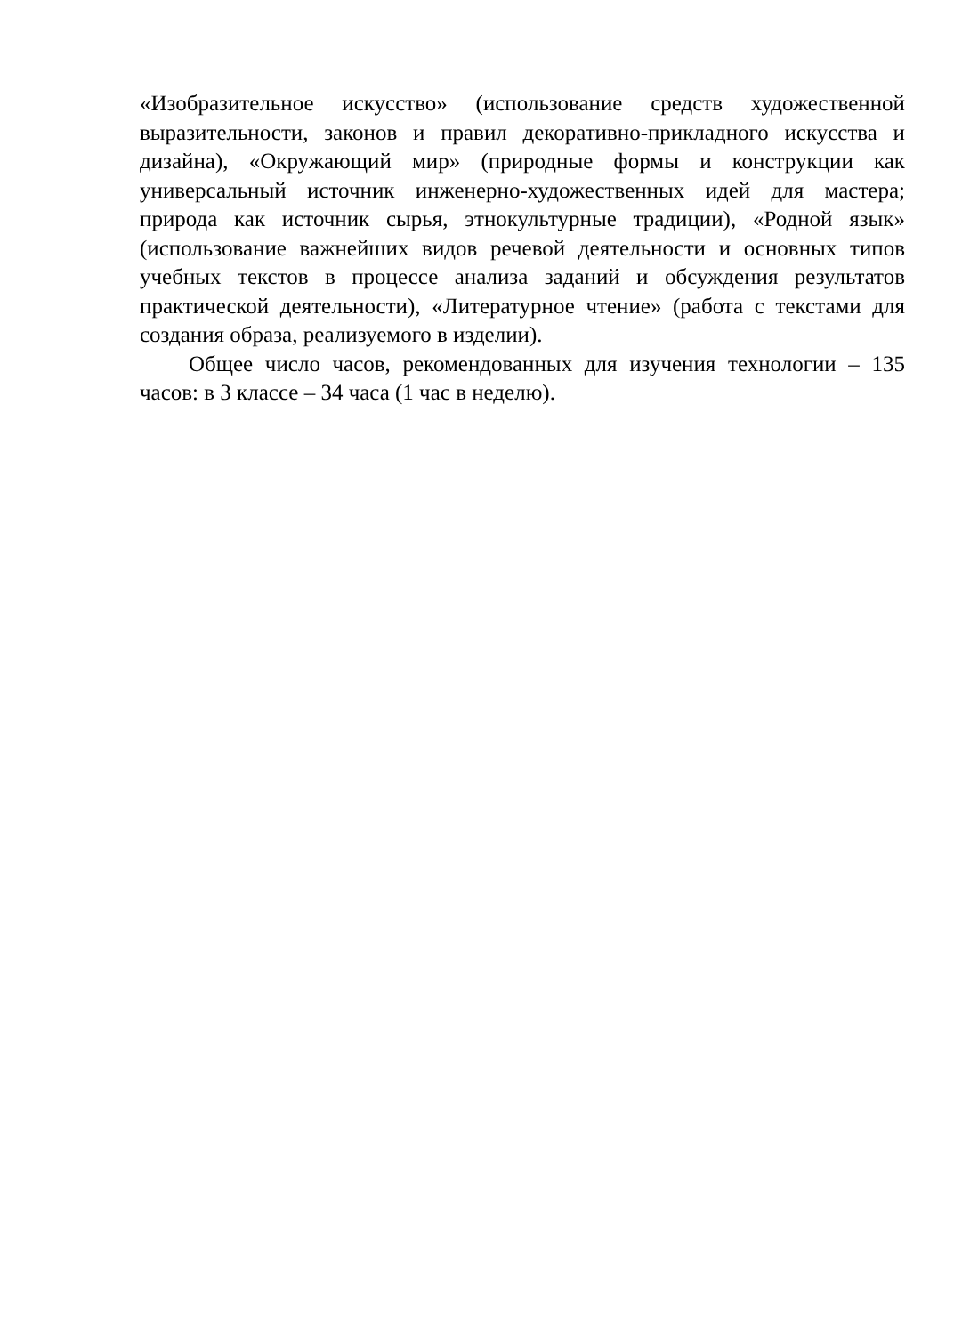«Изобразительное искусство» (использование средств художественной выразительности, законов и правил декоративно-прикладного искусства и дизайна), «Окружающий мир» (природные формы и конструкции как универсальный источник инженерно-художественных идей для мастера; природа как источник сырья, этнокультурные традиции), «Родной язык» (использование важнейших видов речевой деятельности и основных типов учебных текстов в процессе анализа заданий и обсуждения результатов практической деятельности), «Литературное чтение» (работа с текстами для создания образа, реализуемого в изделии).
Общее число часов, рекомендованных для изучения технологии – 135 часов: в 3 классе – 34 часа (1 час в неделю).